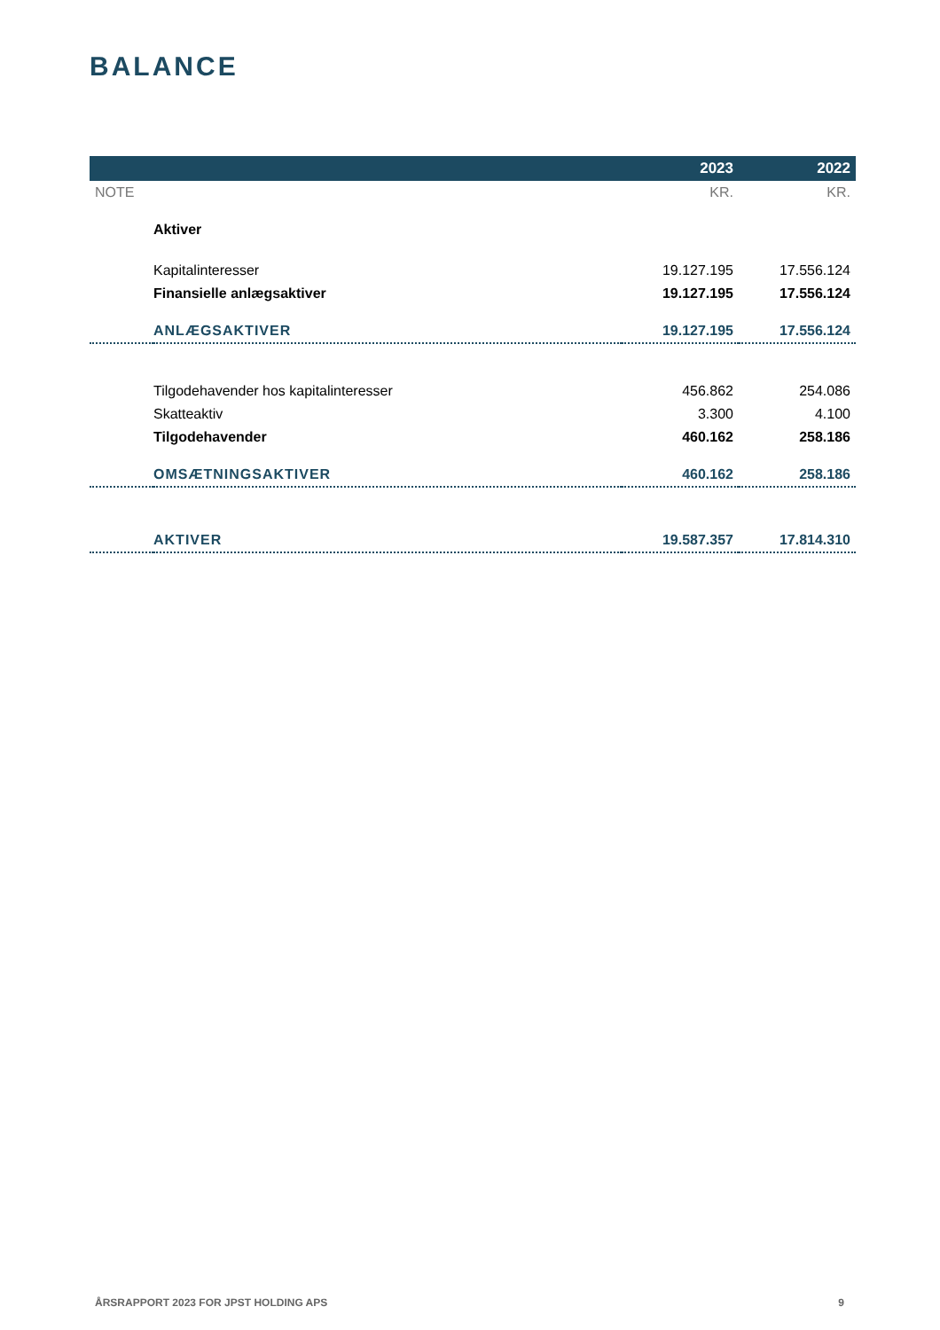BALANCE
| | | 2023 | 2022 |
| --- | --- | --- | --- |
| NOTE | | KR. | KR. |
| | Aktiver | | |
| | Kapitalinteresser | 19.127.195 | 17.556.124 |
| | Finansielle anlægsaktiver | 19.127.195 | 17.556.124 |
| | ANLÆGSAKTIVER | 19.127.195 | 17.556.124 |
| | Tilgodehavender hos kapitalinteresser | 456.862 | 254.086 |
| | Skatteaktiv | 3.300 | 4.100 |
| | Tilgodehavender | 460.162 | 258.186 |
| | OMSÆTNINGSAKTIVER | 460.162 | 258.186 |
| | AKTIVER | 19.587.357 | 17.814.310 |
ÅRSRAPPORT 2023 FOR JPST HOLDING APS 9